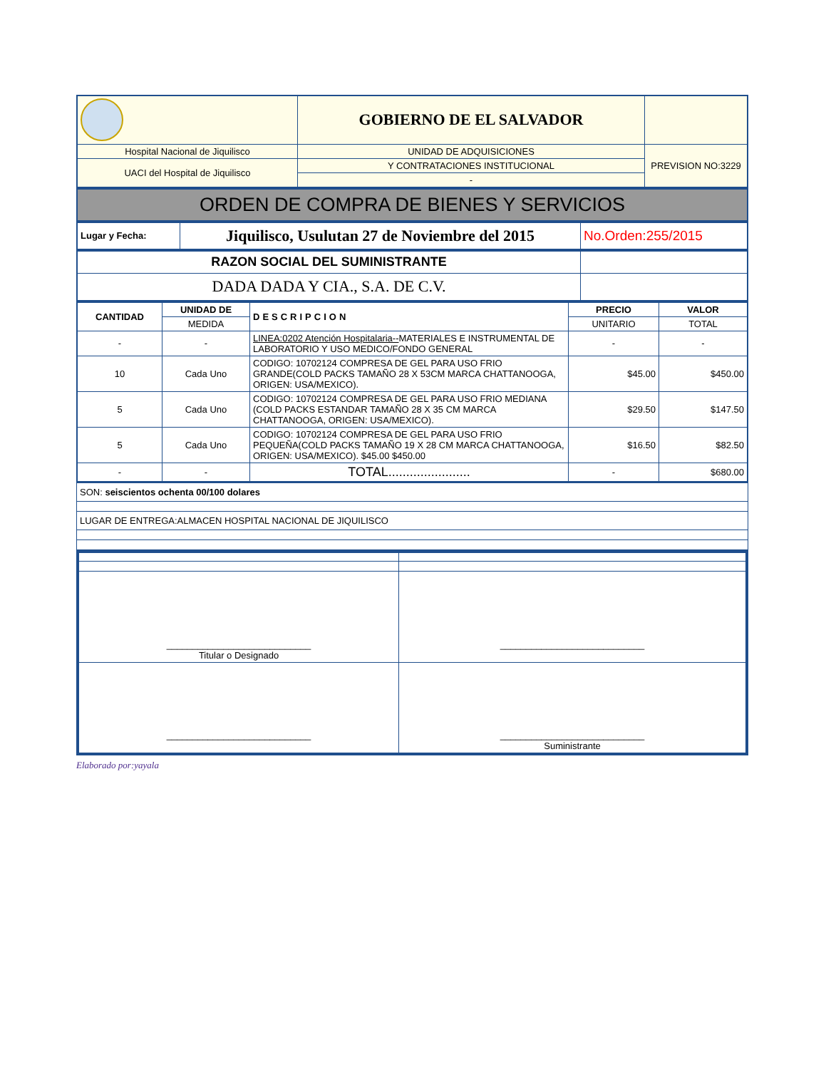| | GOBIERNO DE EL SALVADOR | |
| Hospital Nacional de Jiquilisco | UNIDAD DE ADQUISICIONES | PREVISION NO:3229 |
| UACI del Hospital de Jiquilisco | Y CONTRATACIONES INSTITUCIONAL | |
| | - | |
ORDEN DE COMPRA DE BIENES Y SERVICIOS
| Lugar y Fecha: | Jiquilisco, Usulutan 27 de Noviembre del 2015 | No.Orden:255/2015 |
| RAZON SOCIAL DEL SUMINISTRANTE | |
| DADA DADA Y CIA., S.A. DE C.V. | |
| CANTIDAD | UNIDAD DE | DESCRIPCION | PRECIO | VALOR |
| --- | --- | --- | --- | --- |
| | MEDIDA | | UNITARIO | TOTAL |
| - | - | LINEA:0202 Atención Hospitalaria-- MATERIALES E INSTRUMENTAL DE LABORATORIO Y USO MEDICO/FONDO GENERAL | - | - |
| 10 | Cada Uno | CODIGO: 10702124 COMPRESA DE GEL PARA USO FRIO GRANDE(COLD PACKS TAMAÑO 28 X 53CM MARCA CHATTANOOGA, ORIGEN: USA/MEXICO). | $45.00 | $450.00 |
| 5 | Cada Uno | CODIGO: 10702124 COMPRESA DE GEL PARA USO FRIO MEDIANA (COLD PACKS ESTANDAR TAMAÑO 28 X 35 CM MARCA CHATTANOOGA, ORIGEN: USA/MEXICO). | $29.50 | $147.50 |
| 5 | Cada Uno | CODIGO: 10702124 COMPRESA DE GEL PARA USO FRIO PEQUEÑA(COLD PACKS TAMAÑO 19 X 28 CM MARCA CHATTANOOGA, ORIGEN: USA/MEXICO). $45.00 $450.00 | $16.50 | $82.50 |
| - | - | TOTAL....................... | - | $680.00 |
| SON: seiscientos ochenta 00/100 dolares |
| LUGAR DE ENTREGA:ALMACEN HOSPITAL NACIONAL DE JIQUILISCO |
| ____________________________ Titular o Designado | ____________________________ |
| ____________________________ | ____________________________ Suministrante |
Elaborado por:yayala